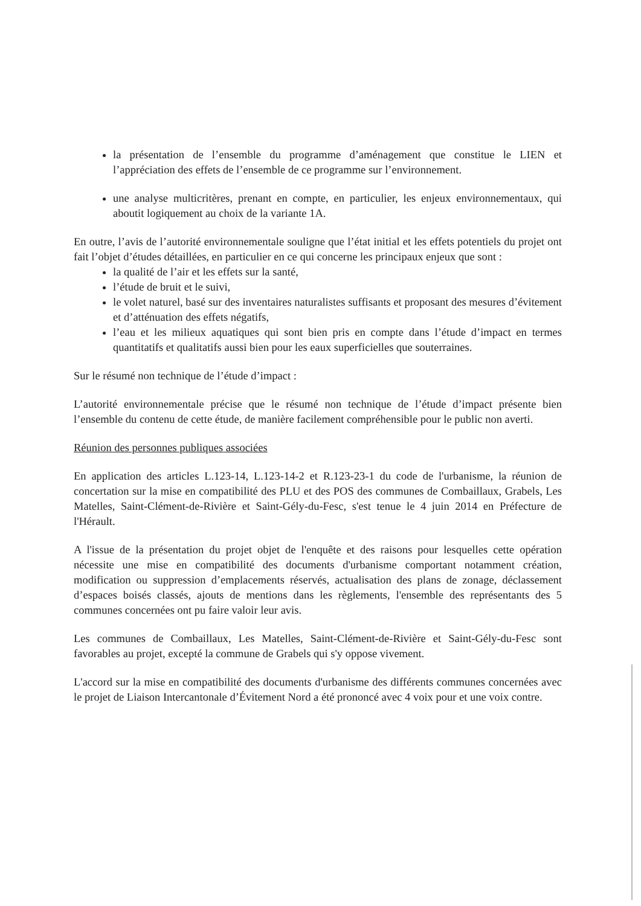la présentation de l’ensemble du programme d’aménagement que constitue le LIEN et l’appréciation des effets de l’ensemble de ce programme sur l’environnement.
une analyse multicritères, prenant en compte, en particulier, les enjeux environnementaux, qui aboutit logiquement au choix de la variante 1A.
En outre, l’avis de l’autorité environnementale souligne que l’état initial et les effets potentiels du projet ont fait l’objet d’études détaillées, en particulier en ce qui concerne les principaux enjeux que sont :
la qualité de l’air et les effets sur la santé,
l’étude de bruit et le suivi,
le volet naturel, basé sur des inventaires naturalistes suffisants et proposant des mesures d’évitement et d’atténuation des effets négatifs,
l’eau et les milieux aquatiques qui sont bien pris en compte dans l’étude d’impact en termes quantitatifs et qualitatifs aussi bien pour les eaux superficielles que souterraines.
Sur le résumé non technique de l’étude d’impact :
L’autorité environnementale précise que le résumé non technique de l’étude d’impact présente bien l’ensemble du contenu de cette étude, de manière facilement compréhensible pour le public non averti.
Réunion des personnes publiques associées
En application des articles L.123-14, L.123-14-2 et R.123-23-1 du code de l'urbanisme, la réunion de concertation sur la mise en compatibilité des PLU et des POS des communes de Combaillaux, Grabels, Les Matelles, Saint-Clément-de-Rivière et Saint-Gély-du-Fesc, s'est tenue le 4 juin 2014 en Préfecture de l'Hérault.
A l'issue de la présentation du projet objet de l'enquête et des raisons pour lesquelles cette opération nécessite une mise en compatibilité des documents d'urbanisme comportant notamment création, modification ou suppression d’emplacements réservés, actualisation des plans de zonage, déclassement d’espaces boisés classés, ajouts de mentions dans les règlements, l'ensemble des représentants des 5 communes concernées ont pu faire valoir leur avis.
Les communes de Combaillaux, Les Matelles, Saint-Clément-de-Rivière et Saint-Gély-du-Fesc sont favorables au projet, excepté la commune de Grabels qui s'y oppose vivement.
L'accord sur la mise en compatibilité des documents d'urbanisme des différents communes concernées avec le projet de Liaison Intercantonale d’Évitement Nord a été prononcé avec 4 voix pour et une voix contre.